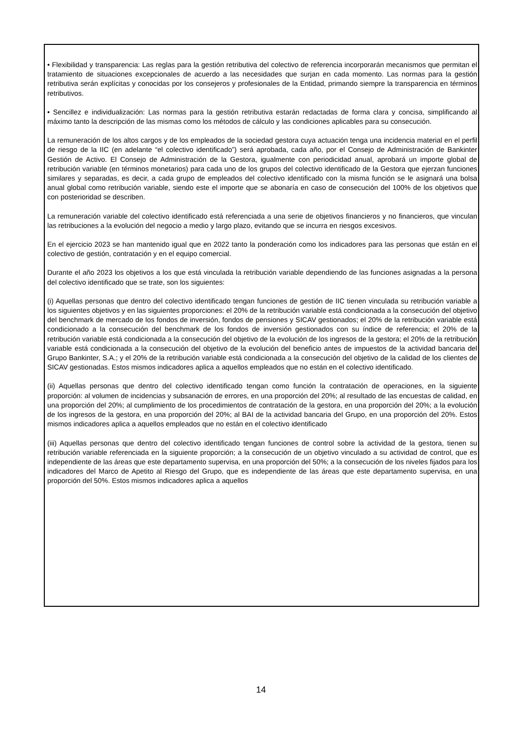• Flexibilidad y transparencia: Las reglas para la gestión retributiva del colectivo de referencia incorporarán mecanismos que permitan el tratamiento de situaciones excepcionales de acuerdo a las necesidades que surjan en cada momento. Las normas para la gestión retributiva serán explícitas y conocidas por los consejeros y profesionales de la Entidad, primando siempre la transparencia en términos retributivos.
• Sencillez e individualización: Las normas para la gestión retributiva estarán redactadas de forma clara y concisa, simplificando al máximo tanto la descripción de las mismas como los métodos de cálculo y las condiciones aplicables para su consecución.
La remuneración de los altos cargos y de los empleados de la sociedad gestora cuya actuación tenga una incidencia material en el perfil de riesgo de la IIC (en adelante “el colectivo identificado”) será aprobada, cada año, por el Consejo de Administración de Bankinter Gestión de Activo. El Consejo de Administración de la Gestora, igualmente con periodicidad anual, aprobará un importe global de retribución variable (en términos monetarios) para cada uno de los grupos del colectivo identificado de la Gestora que ejerzan funciones similares y separadas, es decir, a cada grupo de empleados del colectivo identificado con la misma función se le asignará una bolsa anual global como retribución variable, siendo este el importe que se abonaría en caso de consecución del 100% de los objetivos que con posterioridad se describen.
La remuneración variable del colectivo identificado está referenciada a una serie de objetivos financieros y no financieros, que vinculan las retribuciones a la evolución del negocio a medio y largo plazo, evitando que se incurra en riesgos excesivos.
En el ejercicio 2023 se han mantenido igual que en 2022 tanto la ponderación como los indicadores para las personas que están en el colectivo de gestión, contratación y en el equipo comercial.
Durante el año 2023 los objetivos a los que está vinculada la retribución variable dependiendo de las funciones asignadas a la persona del colectivo identificado que se trate, son los siguientes:
(i) Aquellas personas que dentro del colectivo identificado tengan funciones de gestión de IIC tienen vinculada su retribución variable a los siguientes objetivos y en las siguientes proporciones: el 20% de la retribución variable está condicionada a la consecución del objetivo del benchmark de mercado de los fondos de inversión, fondos de pensiones y SICAV gestionados; el 20% de la retribución variable está condicionado a la consecución del benchmark de los fondos de inversión gestionados con su índice de referencia; el 20% de la retribución variable está condicionada a la consecución del objetivo de la evolución de los ingresos de la gestora; el 20% de la retribución variable está condicionada a la consecución del objetivo de la evolución del beneficio antes de impuestos de la actividad bancaria del Grupo Bankinter, S.A.; y el 20% de la retribución variable está condicionada a la consecución del objetivo de la calidad de los clientes de SICAV gestionadas. Estos mismos indicadores aplica a aquellos empleados que no están en el colectivo identificado.
(ii) Aquellas personas que dentro del colectivo identificado tengan como función la contratación de operaciones, en la siguiente proporción: al volumen de incidencias y subsanación de errores, en una proporción del 20%; al resultado de las encuestas de calidad, en una proporción del 20%; al cumplimiento de los procedimientos de contratación de la gestora, en una proporción del 20%; a la evolución de los ingresos de la gestora, en una proporción del 20%; al BAI de la actividad bancaria del Grupo, en una proporción del 20%. Estos mismos indicadores aplica a aquellos empleados que no están en el colectivo identificado
(iii) Aquellas personas que dentro del colectivo identificado tengan funciones de control sobre la actividad de la gestora, tienen su retribución variable referenciada en la siguiente proporción; a la consecución de un objetivo vinculado a su actividad de control, que es independiente de las áreas que este departamento supervisa, en una proporción del 50%; a la consecución de los niveles fijados para los indicadores del Marco de Apetito al Riesgo del Grupo, que es independiente de las áreas que este departamento supervisa, en una proporción del 50%. Estos mismos indicadores aplica a aquellos
14